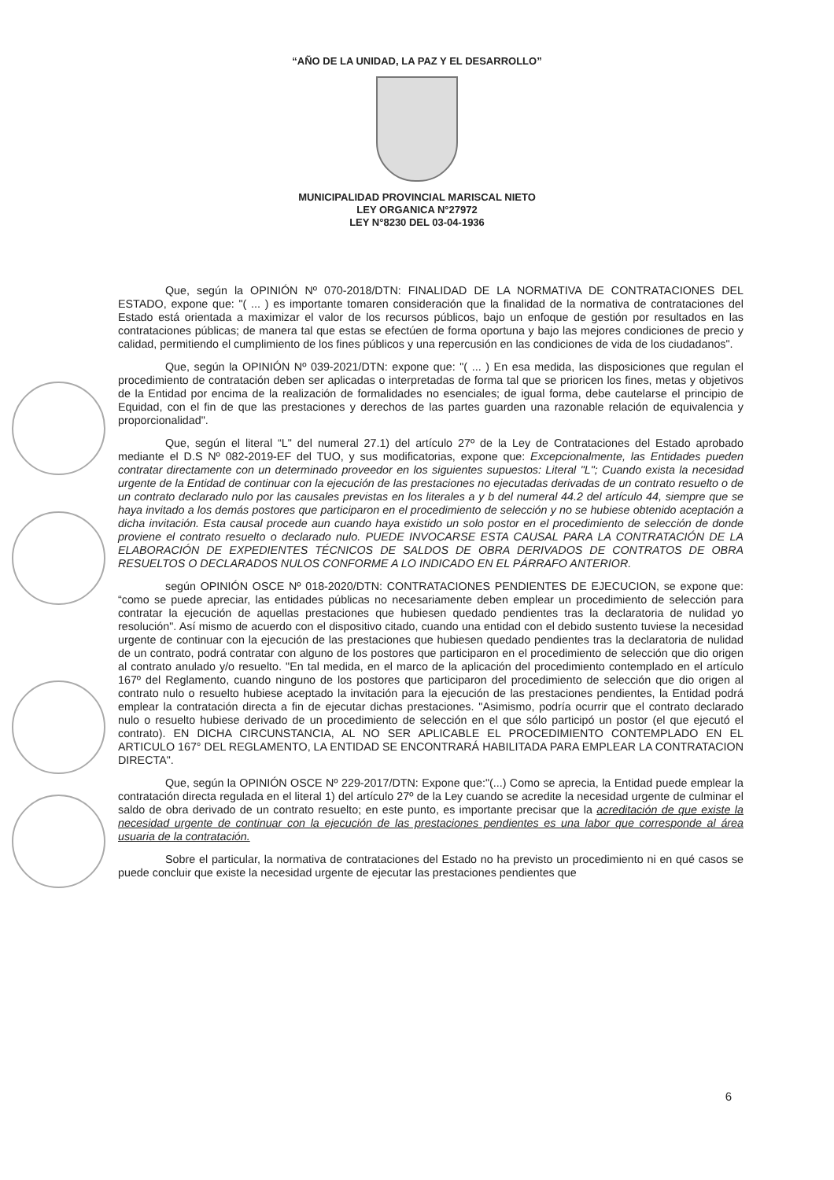“AÑO DE LA UNIDAD, LA PAZ Y EL DESARROLLO”
MUNICIPALIDAD PROVINCIAL MARISCAL NIETO
LEY ORGANICA N°27972
LEY N°8230 DEL 03-04-1936
Que, según la OPINIÓN Nº 070-2018/DTN: FINALIDAD DE LA NORMATIVA DE CONTRATACIONES DEL ESTADO, expone que: "( ... ) es importante tomaren consideración que la finalidad de la normativa de contrataciones del Estado está orientada a maximizar el valor de los recursos públicos, bajo un enfoque de gestión por resultados en las contrataciones públicas; de manera tal que estas se efectúen de forma oportuna y bajo las mejores condiciones de precio y calidad, permitiendo el cumplimiento de los fines públicos y una repercusión en las condiciones de vida de los ciudadanos".
Que, según la OPINIÓN Nº 039-2021/DTN: expone que: "( ... ) En esa medida, las disposiciones que regulan el procedimiento de contratación deben ser aplicadas o interpretadas de forma tal que se prioricen los fines, metas y objetivos de la Entidad por encima de la realización de formalidades no esenciales; de igual forma, debe cautelarse el principio de Equidad, con el fin de que las prestaciones y derechos de las partes guarden una razonable relación de equivalencia y proporcionalidad".
Que, según el literal “L" del numeral 27.1) del artículo 27º de la Ley de Contrataciones del Estado aprobado mediante el D.S Nº 082-2019-EF del TUO, y sus modificatorias, expone que: Excepcionalmente, las Entidades pueden contratar directamente con un determinado proveedor en los siguientes supuestos: Literal "L"; Cuando exista la necesidad urgente de la Entidad de continuar con la ejecución de las prestaciones no ejecutadas derivadas de un contrato resuelto o de un contrato declarado nulo por las causales previstas en los literales a y b del numeral 44.2 del artículo 44, siempre que se haya invitado a los demás postores que participaron en el procedimiento de selección y no se hubiese obtenido aceptación a dicha invitación. Esta causal procede aun cuando haya existido un solo postor en el procedimiento de selección de donde proviene el contrato resuelto o declarado nulo. PUEDE INVOCARSE ESTA CAUSAL PARA LA CONTRATACIÓN DE LA ELABORACIÓN DE EXPEDIENTES TÉCNICOS DE SALDOS DE OBRA DERIVADOS DE CONTRATOS DE OBRA RESUELTOS O DECLARADOS NULOS CONFORME A LO INDICADO EN EL PÁRRAFO ANTERIOR.
según OPINIÓN OSCE Nº 018-2020/DTN: CONTRATACIONES PENDIENTES DE EJECUCION, se expone que: “como se puede apreciar, las entidades públicas no necesariamente deben emplear un procedimiento de selección para contratar la ejecución de aquellas prestaciones que hubiesen quedado pendientes tras la declaratoria de nulidad yo resolución". Así mismo de acuerdo con el dispositivo citado, cuando una entidad con el debido sustento tuviese la necesidad urgente de continuar con la ejecución de las prestaciones que hubiesen quedado pendientes tras la declaratoria de nulidad de un contrato, podrá contratar con alguno de los postores que participaron en el procedimiento de selección que dio origen al contrato anulado y/o resuelto. "En tal medida, en el marco de la aplicación del procedimiento contemplado en el artículo 167º del Reglamento, cuando ninguno de los postores que participaron del procedimiento de selección que dio origen al contrato nulo o resuelto hubiese aceptado la invitación para la ejecución de las prestaciones pendientes, la Entidad podrá emplear la contratación directa a fin de ejecutar dichas prestaciones. "Asimismo, podría ocurrir que el contrato declarado nulo o resuelto hubiese derivado de un procedimiento de selección en el que sólo participó un postor (el que ejecutó el contrato). EN DICHA CIRCUNSTANCIA, AL NO SER APLICABLE EL PROCEDIMIENTO CONTEMPLADO EN EL ARTICULO 167° DEL REGLAMENTO, LA ENTIDAD SE ENCONTRARÁ HABILITADA PARA EMPLEAR LA CONTRATACION DIRECTA".
Que, según la OPINIÓN OSCE Nº 229-2017/DTN: Expone que:"(...) Como se aprecia, la Entidad puede emplear la contratación directa regulada en el literal 1) del artículo 27º de la Ley cuando se acredite la necesidad urgente de culminar el saldo de obra derivado de un contrato resuelto; en este punto, es importante precisar que la acreditación de que existe la necesidad urgente de continuar con la ejecución de las prestaciones pendientes es una labor que corresponde al área usuaria de la contratación.
Sobre el particular, la normativa de contrataciones del Estado no ha previsto un procedimiento ni en qué casos se puede concluir que existe la necesidad urgente de ejecutar las prestaciones pendientes que
6